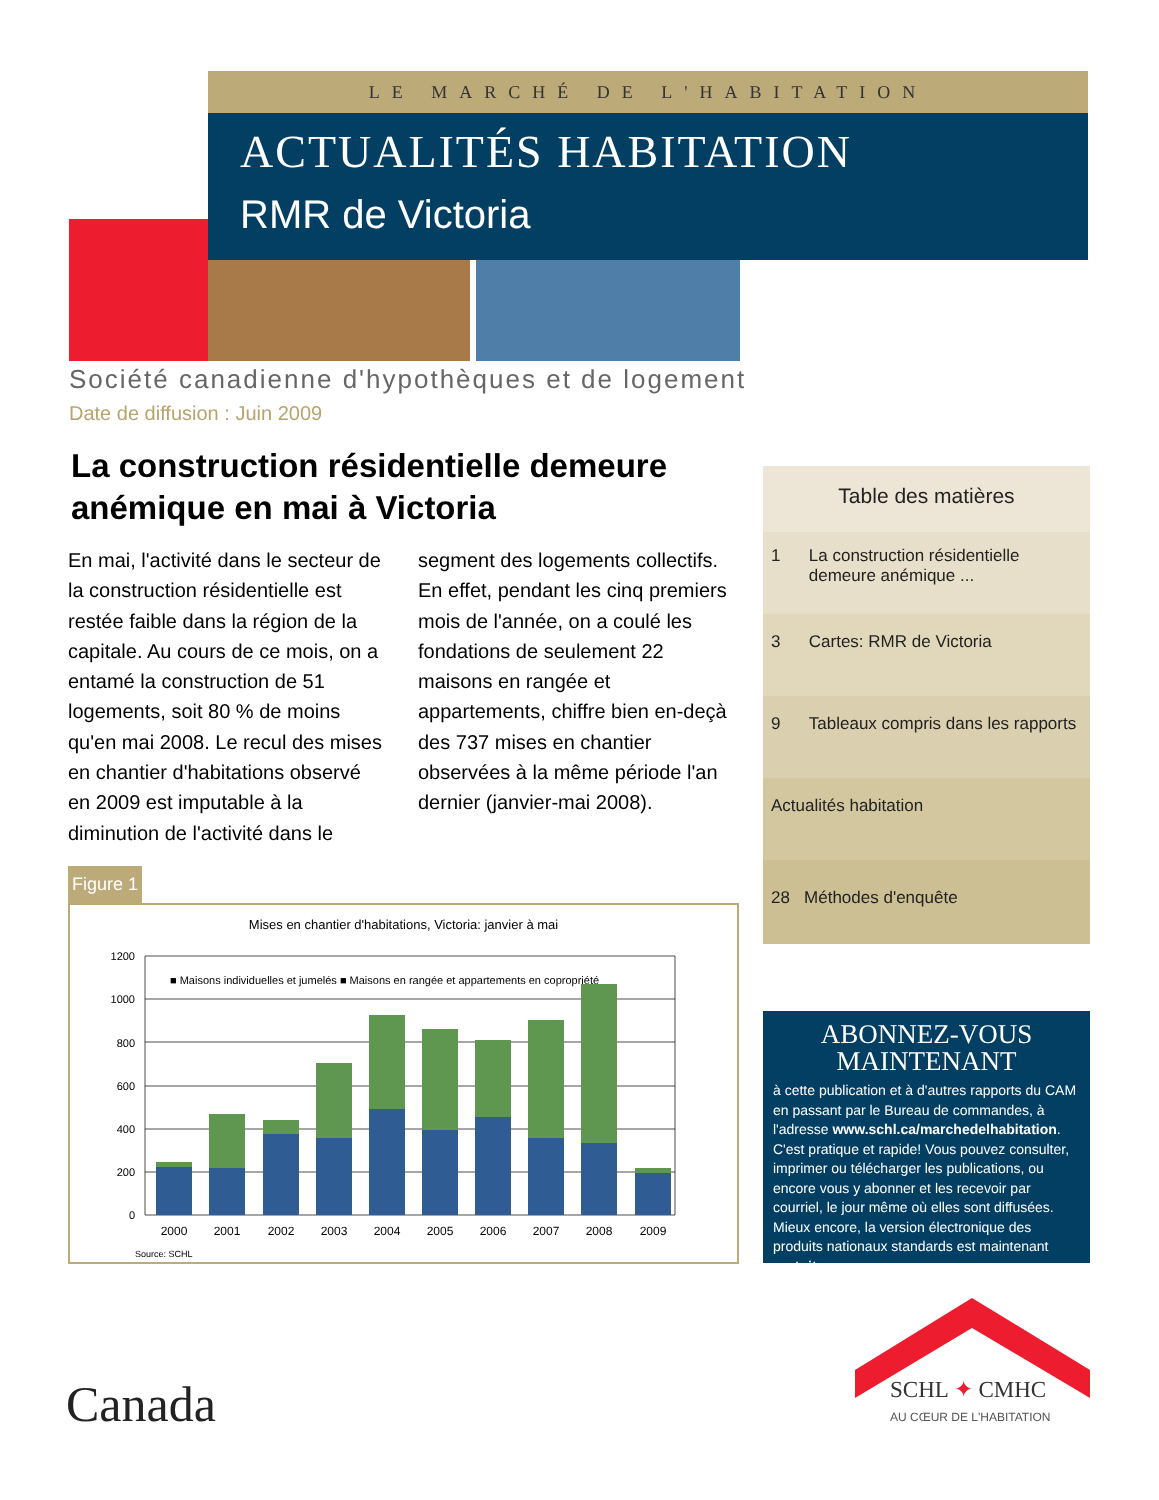LE MARCHÉ DE L'HABITATION
ACTUALITÉS HABITATION
RMR de Victoria
Société canadienne d'hypothèques et de logement
Date de diffusion : Juin 2009
La construction résidentielle demeure anémique en mai à Victoria
En mai, l'activité dans le secteur de la construction résidentielle est restée faible dans la région de la capitale. Au cours de ce mois, on a entamé la construction de 51 logements, soit 80 % de moins qu'en mai 2008. Le recul des mises en chantier d'habitations observé en 2009 est imputable à la diminution de l'activité dans le segment des logements collectifs. En effet, pendant les cinq premiers mois de l'année, on a coulé les fondations de seulement 22 maisons en rangée et appartements, chiffre bien en-deçà des 737 mises en chantier observées à la même période l'an dernier (janvier-mai 2008).
Figure 1
Mises en chantier d'habitations, Victoria: janvier à mai
1200
1000
800
600
400
200
0
■ Maisons individuelles et jumelés ■ Maisons en rangée et appartements en copropriété
2000
2001
2002
2003
2004
2005
2006
2007
2008
2009
Source: SCHL
Table des matières
1 La construction résidentielle
demeure anémique ...
3 Cartes: RMR de Victoria
9 Tableaux compris dans les rapports
Actualités habitation
28 Méthodes d'enquête
ABONNEZ-VOUS
MAINTENANT
à cette publication et à d'autres rapports du CAM en passant par le Bureau de commandes, à l'adresse www.schl.ca/marchedelhabitation. C'est pratique et rapide! Vous pouvez consulter, imprimer ou télécharger les publications, ou encore vous y abonner et les recevoir par courriel, le jour même où elles sont diffusées. Mieux encore, la version électronique des produits nationaux standards est maintenant gratuite.
SCHL ✦ CMHC
AU CŒUR DE L'HABITATION
Canada